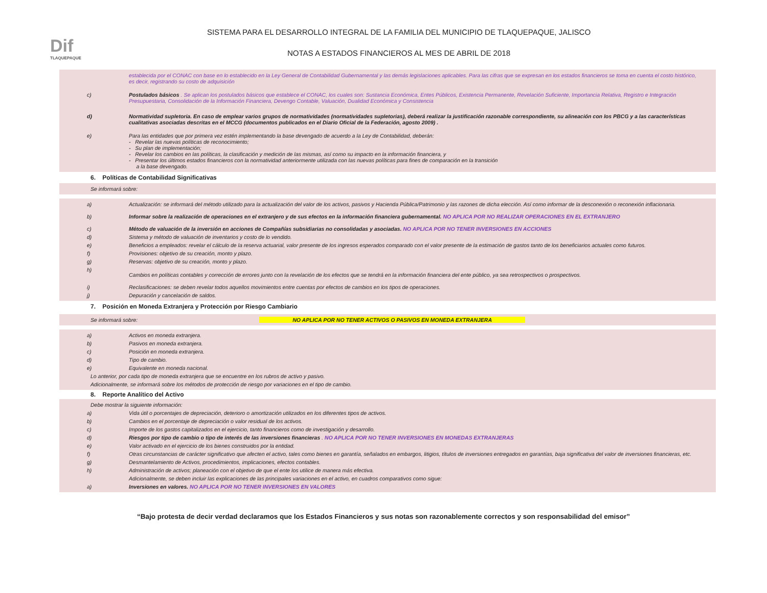Dif
TLAQUEPAQUE
SISTEMA PARA EL DESARROLLO INTEGRAL DE LA FAMILIA DEL MUNICIPIO DE TLAQUEPAQUE, JALISCO
NOTAS A ESTADOS FINANCIEROS AL MES DE ABRIL DE 2018
establecida por el CONAC con base en lo establecido en la Ley General de Contabilidad Gubernamental y las demás legislaciones aplicables. Para las cifras que se expresan en los estados financieros se toma en cuenta el costo histórico, es decir, registrando su costo de adquisición
c) Postulados básicos . Se aplican los postulados básicos que establece el CONAC, los cuales son: Sustancia Económica, Entes Públicos, Existencia Permanente, Revelación Suficiente, Importancia Relativa, Registro e Integración Presupuestaria, Consolidación de la Información Financiera, Devengo Contable, Valuación, Dualidad Económica y Consistencia
d) Normatividad supletoria. En caso de emplear varios grupos de normatividades (normatividades supletorias), deberá realizar la justificación razonable correspondiente, su alineación con los PBCG y a las características cualitativas asociadas descritas en el MCCG (documentos publicados en el Diario Oficial de la Federación, agosto 2009) .
e) Para las entidades que por primera vez estén implementando la base devengado de acuerdo a la Ley de Contabilidad, deberán:
- Revelar las nuevas políticas de reconocimiento;
- Su plan de implementación;
- Revelar los cambios en las políticas, la clasificación y medición de las mismas, así como su impacto en la información financiera, y
- Presentar los últimos estados financieros con la normatividad anteriormente utilizada con las nuevas políticas para fines de comparación en la transición
a la base devengado.
6. Políticas de Contabilidad Significativas
Se informará sobre:
a) Actualización: se informará del método utilizado para la actualización del valor de los activos, pasivos y Hacienda Pública/Patrimonio y las razones de dicha elección. Así como informar de la desconexión o reconexión inflacionaria.
b) Informar sobre la realización de operaciones en el extranjero y de sus efectos en la información financiera gubernamental. NO APLICA POR NO REALIZAR OPERACIONES EN EL EXTRANJERO
c) Método de valuación de la inversión en acciones de Compañías subsidiarias no consolidadas y asociadas. NO APLICA POR NO TENER INVERSIONES EN ACCIONES
d) Sistema y método de valuación de inventarios y costo de lo vendido.
e) Beneficios a empleados: revelar el cálculo de la reserva actuarial, valor presente de los ingresos esperados comparado con el valor presente de la estimación de gastos tanto de los beneficiarios actuales como futuros.
f) Provisiones: objetivo de su creación, monto y plazo.
g) Reservas: objetivo de su creación, monto y plazo.
h)
Cambios en políticas contables y corrección de errores junto con la revelación de los efectos que se tendrá en la información financiera del ente público, ya sea retrospectivos o prospectivos.
i) Reclasificaciones: se deben revelar todos aquellos movimientos entre cuentas por efectos de cambios en los tipos de operaciones.
j) Depuración y cancelación de saldos.
7. Posición en Moneda Extranjera y Protección por Riesgo Cambiario
Se informará sobre: NO APLICA POR NO TENER ACTIVOS O PASIVOS EN MONEDA EXTRANJERA
a) Activos en moneda extranjera.
b) Pasivos en moneda extranjera.
c) Posición en moneda extranjera.
d) Tipo de cambio.
e) Equivalente en moneda nacional.
Lo anterior, por cada tipo de moneda extranjera que se encuentre en los rubros de activo y pasivo.
Adicionalmente, se informará sobre los métodos de protección de riesgo por variaciones en el tipo de cambio.
8. Reporte Analítico del Activo
Debe mostrar la siguiente información:
a) Vida útil o porcentajes de depreciación, deterioro o amortización utilizados en los diferentes tipos de activos.
b) Cambios en el porcentaje de depreciación o valor residual de los activos.
c) Importe de los gastos capitalizados en el ejercicio, tanto financieros como de investigación y desarrollo.
d) Riesgos por tipo de cambio o tipo de interés de las inversiones financieras . NO APLICA POR NO TENER INVERSIONES EN MONEDAS EXTRANJERAS
e) Valor activado en el ejercicio de los bienes construidos por la entidad.
f) Otras circunstancias de carácter significativo que afecten el activo, tales como bienes en garantía, señalados en embargos, litigios, títulos de inversiones entregados en garantías, baja significativa del valor de inversiones financieras, etc.
g) Desmantelamiento de Activos, procedimientos, implicaciones, efectos contables.
h) Administración de activos; planeación con el objetivo de que el ente los utilice de manera más efectiva.
Adicionalmente, se deben incluir las explicaciones de las principales variaciones en el activo, en cuadros comparativos como sigue:
a) Inversiones en valores. NO APLICA POR NO TENER INVERSIONES EN VALORES
“Bajo protesta de decir verdad declaramos que los Estados Financieros y sus notas son razonablemente correctos y son responsabilidad del emisor”